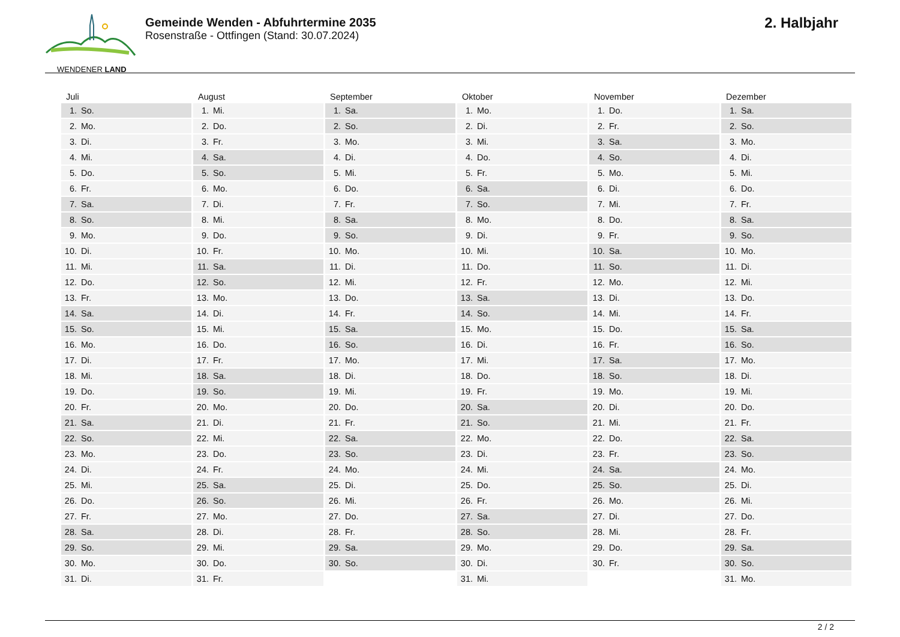WENDENER LAND
Gemeinde Wenden - Abfuhrtermine 2035
Rosenstraße - Ottfingen (Stand: 30.07.2024)
2. Halbjahr
| Juli | August | September | Oktober | November | Dezember |
| --- | --- | --- | --- | --- | --- |
| 1. So. | 1. Mi. | 1. Sa. | 1. Mo. | 1. Do. | 1. Sa. |
| 2. Mo. | 2. Do. | 2. So. | 2. Di. | 2. Fr. | 2. So. |
| 3. Di. | 3. Fr. | 3. Mo. | 3. Mi. | 3. Sa. | 3. Mo. |
| 4. Mi. | 4. Sa. | 4. Di. | 4. Do. | 4. So. | 4. Di. |
| 5. Do. | 5. So. | 5. Mi. | 5. Fr. | 5. Mo. | 5. Mi. |
| 6. Fr. | 6. Mo. | 6. Do. | 6. Sa. | 6. Di. | 6. Do. |
| 7. Sa. | 7. Di. | 7. Fr. | 7. So. | 7. Mi. | 7. Fr. |
| 8. So. | 8. Mi. | 8. Sa. | 8. Mo. | 8. Do. | 8. Sa. |
| 9. Mo. | 9. Do. | 9. So. | 9. Di. | 9. Fr. | 9. So. |
| 10. Di. | 10. Fr. | 10. Mo. | 10. Mi. | 10. Sa. | 10. Mo. |
| 11. Mi. | 11. Sa. | 11. Di. | 11. Do. | 11. So. | 11. Di. |
| 12. Do. | 12. So. | 12. Mi. | 12. Fr. | 12. Mo. | 12. Mi. |
| 13. Fr. | 13. Mo. | 13. Do. | 13. Sa. | 13. Di. | 13. Do. |
| 14. Sa. | 14. Di. | 14. Fr. | 14. So. | 14. Mi. | 14. Fr. |
| 15. So. | 15. Mi. | 15. Sa. | 15. Mo. | 15. Do. | 15. Sa. |
| 16. Mo. | 16. Do. | 16. So. | 16. Di. | 16. Fr. | 16. So. |
| 17. Di. | 17. Fr. | 17. Mo. | 17. Mi. | 17. Sa. | 17. Mo. |
| 18. Mi. | 18. Sa. | 18. Di. | 18. Do. | 18. So. | 18. Di. |
| 19. Do. | 19. So. | 19. Mi. | 19. Fr. | 19. Mo. | 19. Mi. |
| 20. Fr. | 20. Mo. | 20. Do. | 20. Sa. | 20. Di. | 20. Do. |
| 21. Sa. | 21. Di. | 21. Fr. | 21. So. | 21. Mi. | 21. Fr. |
| 22. So. | 22. Mi. | 22. Sa. | 22. Mo. | 22. Do. | 22. Sa. |
| 23. Mo. | 23. Do. | 23. So. | 23. Di. | 23. Fr. | 23. So. |
| 24. Di. | 24. Fr. | 24. Mo. | 24. Mi. | 24. Sa. | 24. Mo. |
| 25. Mi. | 25. Sa. | 25. Di. | 25. Do. | 25. So. | 25. Di. |
| 26. Do. | 26. So. | 26. Mi. | 26. Fr. | 26. Mo. | 26. Mi. |
| 27. Fr. | 27. Mo. | 27. Do. | 27. Sa. | 27. Di. | 27. Do. |
| 28. Sa. | 28. Di. | 28. Fr. | 28. So. | 28. Mi. | 28. Fr. |
| 29. So. | 29. Mi. | 29. Sa. | 29. Mo. | 29. Do. | 29. Sa. |
| 30. Mo. | 30. Do. | 30. So. | 30. Di. | 30. Fr. | 30. So. |
| 31. Di. | 31. Fr. | | 31. Mi. | | 31. Mo. |
2 / 2